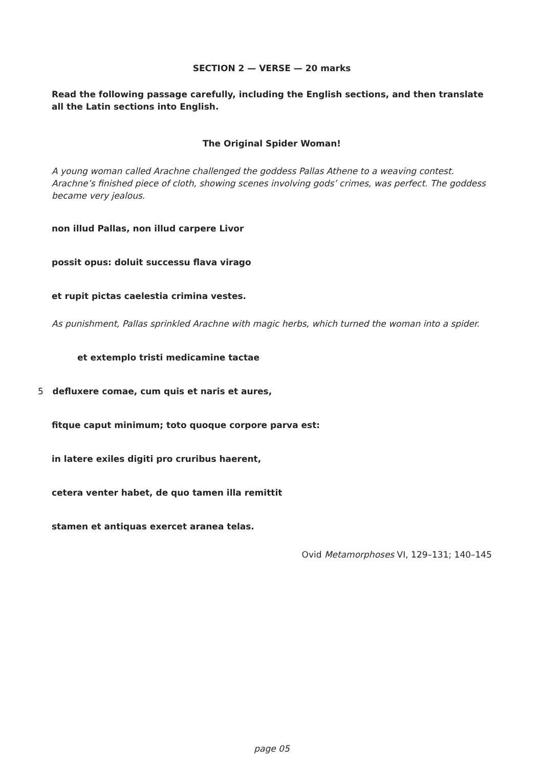SECTION 2 — VERSE — 20 marks
Read the following passage carefully, including the English sections, and then translate all the Latin sections into English.
The Original Spider Woman!
A young woman called Arachne challenged the goddess Pallas Athene to a weaving contest. Arachne’s finished piece of cloth, showing scenes involving gods’ crimes, was perfect. The goddess became very jealous.
non illud Pallas, non illud carpere Livor
possit opus: doluit successu flava virago
et rupit pictas caelestia crimina vestes.
As punishment, Pallas sprinkled Arachne with magic herbs, which turned the woman into a spider.
et extemplo tristi medicamine tactae
5 defluxere comae, cum quis et naris et aures,
fitque caput minimum; toto quoque corpore parva est:
in latere exiles digiti pro cruribus haerent,
cetera venter habet, de quo tamen illa remittit
stamen et antiquas exercet aranea telas.
Ovid Metamorphoses VI, 129–131; 140–145
page 05